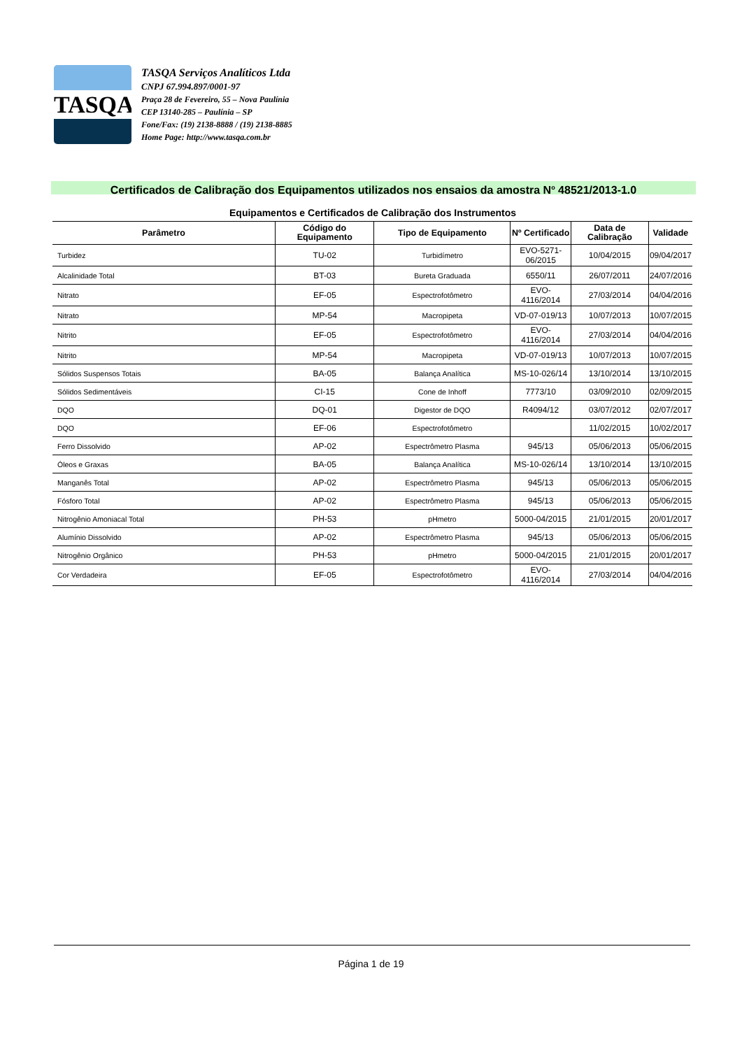TASQA
TASQA Serviços Analíticos Ltda
CNPJ 67.994.897/0001-97
Praça 28 de Fevereiro, 55 – Nova Paulínia
CEP 13140-285 – Paulínia – SP
Fone/Fax: (19) 2138-8888 / (19) 2138-8885
Home Page: http://www.tasqa.com.br
Certificados de Calibração dos Equipamentos utilizados nos ensaios da amostra N<sup>o</sup> 48521/2013-1.0
Equipamentos e Certificados de Calibração dos Instrumentos
| Parâmetro | Código do Equipamento | Tipo de Equipamento | Nº Certificado | Data de Calibração | Validade |
| --- | --- | --- | --- | --- | --- |
| Turbidez | TU-02 | Turbidímetro | EVO-5271- 06/2015 | 10/04/2015 | 09/04/2017 |
| Alcalinidade Total | BT-03 | Bureta Graduada | 6550/11 | 26/07/2011 | 24/07/2016 |
| Nitrato | EF-05 | Espectrofotômetro | EVO-4116/2014 | 27/03/2014 | 04/04/2016 |
| Nitrato | MP-54 | Macropipeta | VD-07-019/13 | 10/07/2013 | 10/07/2015 |
| Nitrito | EF-05 | Espectrofotômetro | EVO-4116/2014 | 27/03/2014 | 04/04/2016 |
| Nitrito | MP-54 | Macropipeta | VD-07-019/13 | 10/07/2013 | 10/07/2015 |
| Sólidos Suspensos Totais | BA-05 | Balança Analítica | MS-10-026/14 | 13/10/2014 | 13/10/2015 |
| Sólidos Sedimentáveis | CI-15 | Cone de Inhoff | 7773/10 | 03/09/2010 | 02/09/2015 |
| DQO | DQ-01 | Digestor de DQO | R4094/12 | 03/07/2012 | 02/07/2017 |
| DQO | EF-06 | Espectrofotômetro | | 11/02/2015 | 10/02/2017 |
| Ferro Dissolvido | AP-02 | Espectrômetro Plasma | 945/13 | 05/06/2013 | 05/06/2015 |
| Óleos e Graxas | BA-05 | Balança Analítica | MS-10-026/14 | 13/10/2014 | 13/10/2015 |
| Manganês Total | AP-02 | Espectrômetro Plasma | 945/13 | 05/06/2013 | 05/06/2015 |
| Fósforo Total | AP-02 | Espectrômetro Plasma | 945/13 | 05/06/2013 | 05/06/2015 |
| Nitrogênio Amoniacal Total | PH-53 | pHmetro | 5000-04/2015 | 21/01/2015 | 20/01/2017 |
| Alumínio Dissolvido | AP-02 | Espectrômetro Plasma | 945/13 | 05/06/2013 | 05/06/2015 |
| Nitrogênio Orgânico | PH-53 | pHmetro | 5000-04/2015 | 21/01/2015 | 20/01/2017 |
| Cor Verdadeira | EF-05 | Espectrofotômetro | EVO-4116/2014 | 27/03/2014 | 04/04/2016 |
Página 1 de 19